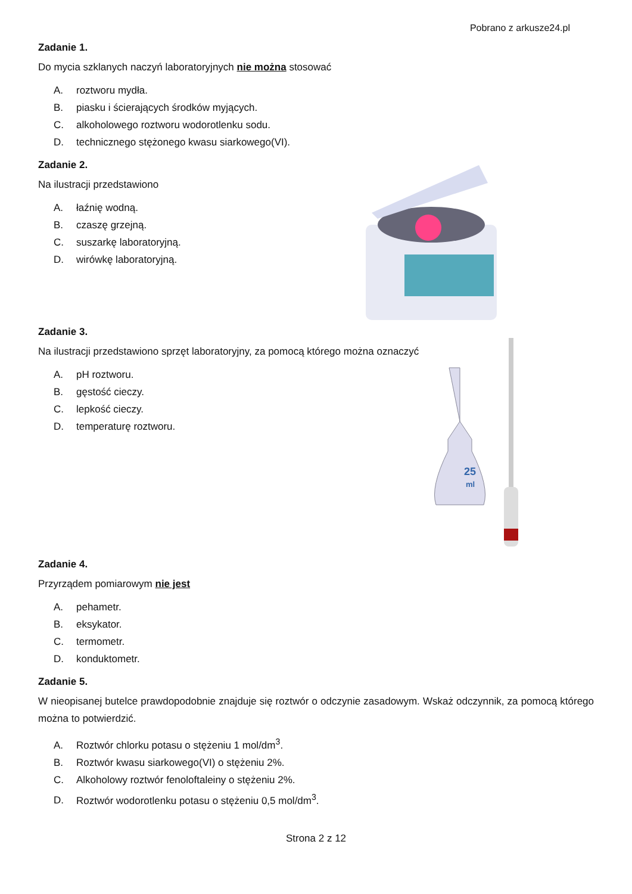Pobrano z arkusze24.pl
Zadanie 1.
Do mycia szklanych naczyń laboratoryjnych nie można stosować
A. roztworu mydła.
B. piasku i ścierających środków myjących.
C. alkoholowego roztworu wodorotlenku sodu.
D. technicznego stężonego kwasu siarkowego(VI).
Zadanie 2.
Na ilustracji przedstawiono
A. łaźnię wodną.
B. czaszę grzejną.
C. suszarkę laboratoryjną.
D. wirówkę laboratoryjną.
Zadanie 3.
Na ilustracji przedstawiono sprzęt laboratoryjny, za pomocą którego można oznaczyć
A. pH roztworu.
B. gęstość cieczy.
C. lepkość cieczy.
D. temperaturę roztworu.
25
ml
Zadanie 4.
Przyrządem pomiarowym nie jest
A. pehametr.
B. eksykator.
C. termometr.
D. konduktometr.
Zadanie 5.
W nieopisanej butelce prawdopodobnie znajduje się roztwór o odczynie zasadowym. Wskaż odczynnik, za pomocą którego można to potwierdzić.
A. Roztwór chlorku potasu o stężeniu 1 mol/dm<sup>3</sup>.
B. Roztwór kwasu siarkowego(VI) o stężeniu 2%.
C. Alkoholowy roztwór fenoloftaleiny o stężeniu 2%.
D. Roztwór wodorotlenku potasu o stężeniu 0,5 mol/dm<sup>3</sup>.
Strona 2 z 12